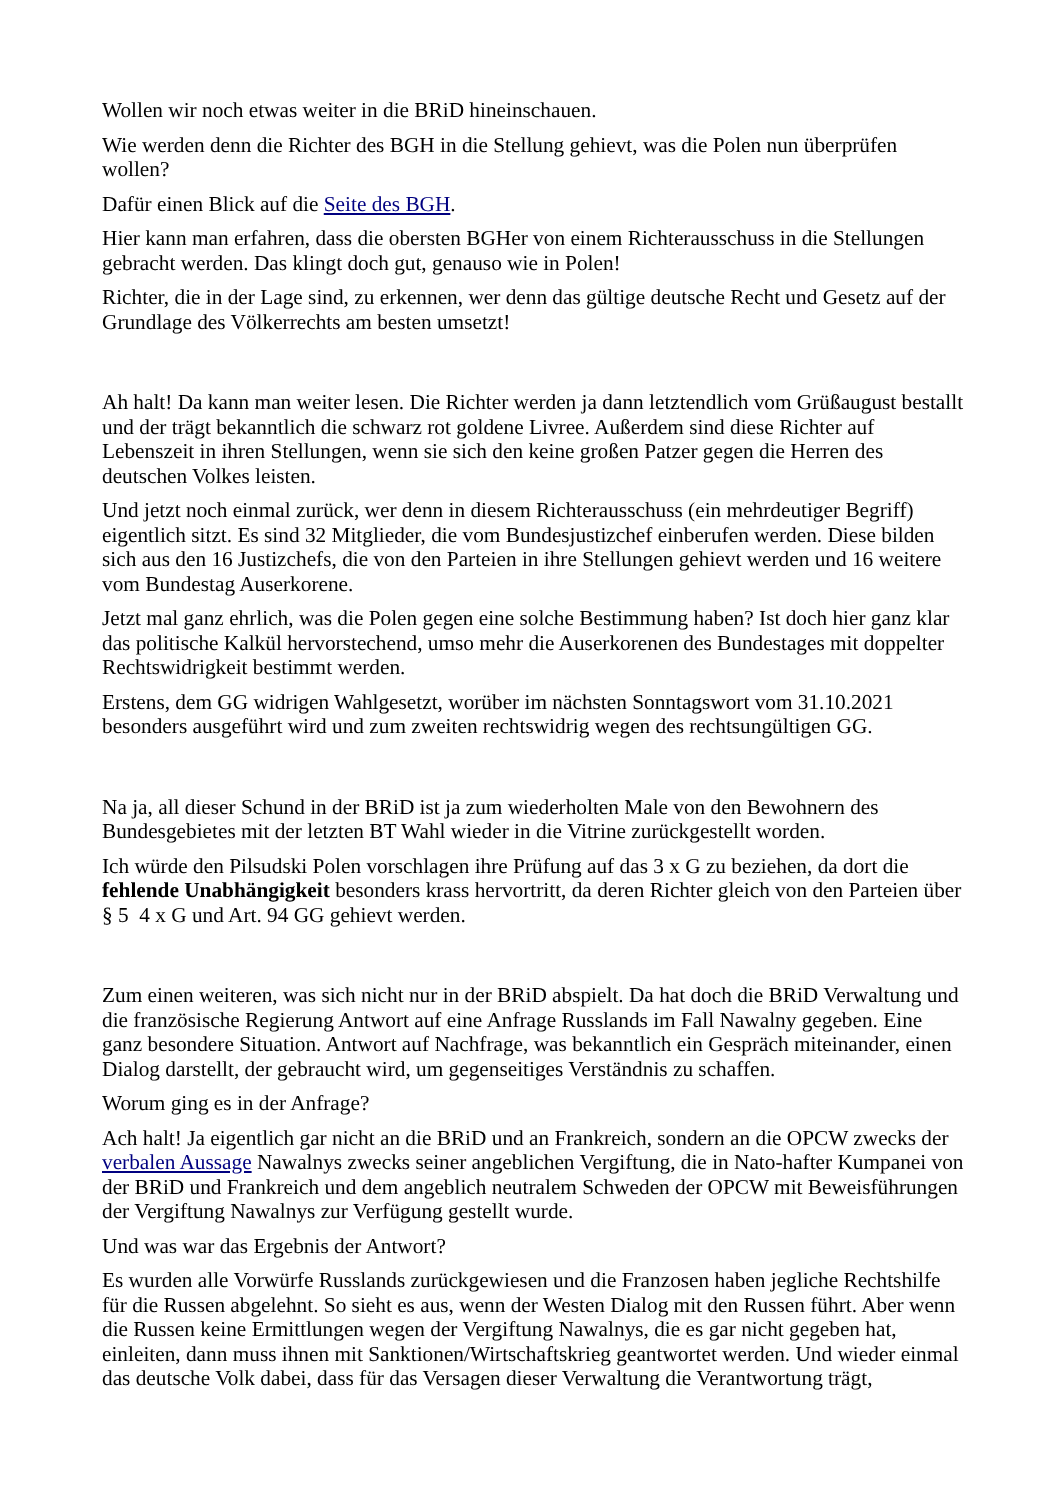Wollen wir noch etwas weiter in die BRiD hineinschauen.
Wie werden denn die Richter des BGH in die Stellung gehievt, was die Polen nun überprüfen wollen?
Dafür einen Blick auf die Seite des BGH.
Hier kann man erfahren, dass die obersten BGHer von einem Richterausschuss in die Stellungen gebracht werden. Das klingt doch gut, genauso wie in Polen!
Richter, die in der Lage sind, zu erkennen, wer denn das gültige deutsche Recht und Gesetz auf der Grundlage des Völkerrechts am besten umsetzt!
Ah halt! Da kann man weiter lesen. Die Richter werden ja dann letztendlich vom Grüßaugust bestallt und der trägt bekanntlich die schwarz rot goldene Livree. Außerdem sind diese Richter auf Lebenszeit in ihren Stellungen, wenn sie sich den keine großen Patzer gegen die Herren des deutschen Volkes leisten.
Und jetzt noch einmal zurück, wer denn in diesem Richterausschuss (ein mehrdeutiger Begriff) eigentlich sitzt. Es sind 32 Mitglieder, die vom Bundesjustizchef einberufen werden. Diese bilden sich aus den 16 Justizchefs, die von den Parteien in ihre Stellungen gehievt werden und 16 weitere vom Bundestag Auserkorene.
Jetzt mal ganz ehrlich, was die Polen gegen eine solche Bestimmung haben? Ist doch hier ganz klar das politische Kalkül hervorstechend, umso mehr die Auserkorenen des Bundestages mit doppelter Rechtswidrigkeit bestimmt werden.
Erstens, dem GG widrigen Wahlgesetzt, worüber im nächsten Sonntagswort vom 31.10.2021 besonders ausgeführt wird und zum zweiten rechtswidrig wegen des rechtsungültigen GG.
Na ja, all dieser Schund in der BRiD ist ja zum wiederholten Male von den Bewohnern des Bundesgebietes mit der letzten BT Wahl wieder in die Vitrine zurückgestellt worden.
Ich würde den Pilsudski Polen vorschlagen ihre Prüfung auf das 3 x G zu beziehen, da dort die fehlende Unabhängigkeit besonders krass hervortritt, da deren Richter gleich von den Parteien über § 5 4 x G und Art. 94 GG gehievt werden.
Zum einen weiteren, was sich nicht nur in der BRiD abspielt. Da hat doch die BRiD Verwaltung und die französische Regierung Antwort auf eine Anfrage Russlands im Fall Nawalny gegeben. Eine ganz besondere Situation. Antwort auf Nachfrage, was bekanntlich ein Gespräch miteinander, einen Dialog darstellt, der gebraucht wird, um gegenseitiges Verständnis zu schaffen.
Worum ging es in der Anfrage?
Ach halt! Ja eigentlich gar nicht an die BRiD und an Frankreich, sondern an die OPCW zwecks der verbalen Aussage Nawalnys zwecks seiner angeblichen Vergiftung, die in Nato-hafter Kumpanei von der BRiD und Frankreich und dem angeblich neutralem Schweden der OPCW mit Beweisführungen der Vergiftung Nawalnys zur Verfügung gestellt wurde.
Und was war das Ergebnis der Antwort?
Es wurden alle Vorwürfe Russlands zurückgewiesen und die Franzosen haben jegliche Rechtshilfe für die Russen abgelehnt. So sieht es aus, wenn der Westen Dialog mit den Russen führt. Aber wenn die Russen keine Ermittlungen wegen der Vergiftung Nawalnys, die es gar nicht gegeben hat, einleiten, dann muss ihnen mit Sanktionen/Wirtschaftskrieg geantwortet werden. Und wieder einmal das deutsche Volk dabei, dass für das Versagen dieser Verwaltung die Verantwortung trägt,